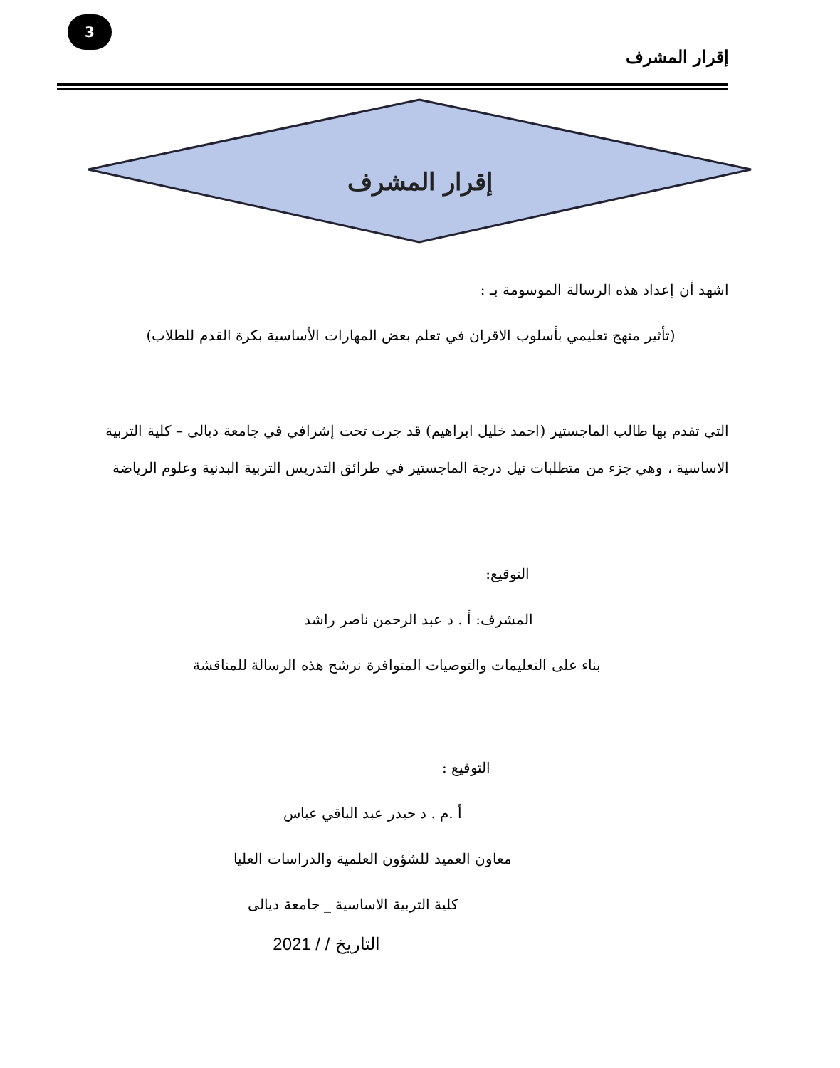3
إقرار المشرف
إقرار المشرف
اشهد أن إعداد هذه الرسالة الموسومة بـ :
(تأثير منهج تعليمي بأسلوب الاقران في تعلم بعض المهارات الأساسية بكرة القدم للطلاب)
التي تقدم بها طالب الماجستير (احمد خليل ابراهيم) قد جرت تحت إشرافي في جامعة ديالى – كلية التربية
الاساسية ، وهي جزء من متطلبات نيل درجة الماجستير في طرائق التدريس التربية البدنية وعلوم الرياضة
التوقيع:
المشرف: أ . د عبد الرحمن ناصر راشد
بناء على التعليمات والتوصيات المتوافرة نرشح هذه الرسالة للمناقشة
التوقيع :
أ .م . د حيدر عبد الباقي عباس
معاون العميد للشؤون العلمية والدراسات العليا
كلية التربية الاساسية _ جامعة ديالى
التاريخ / / 2021